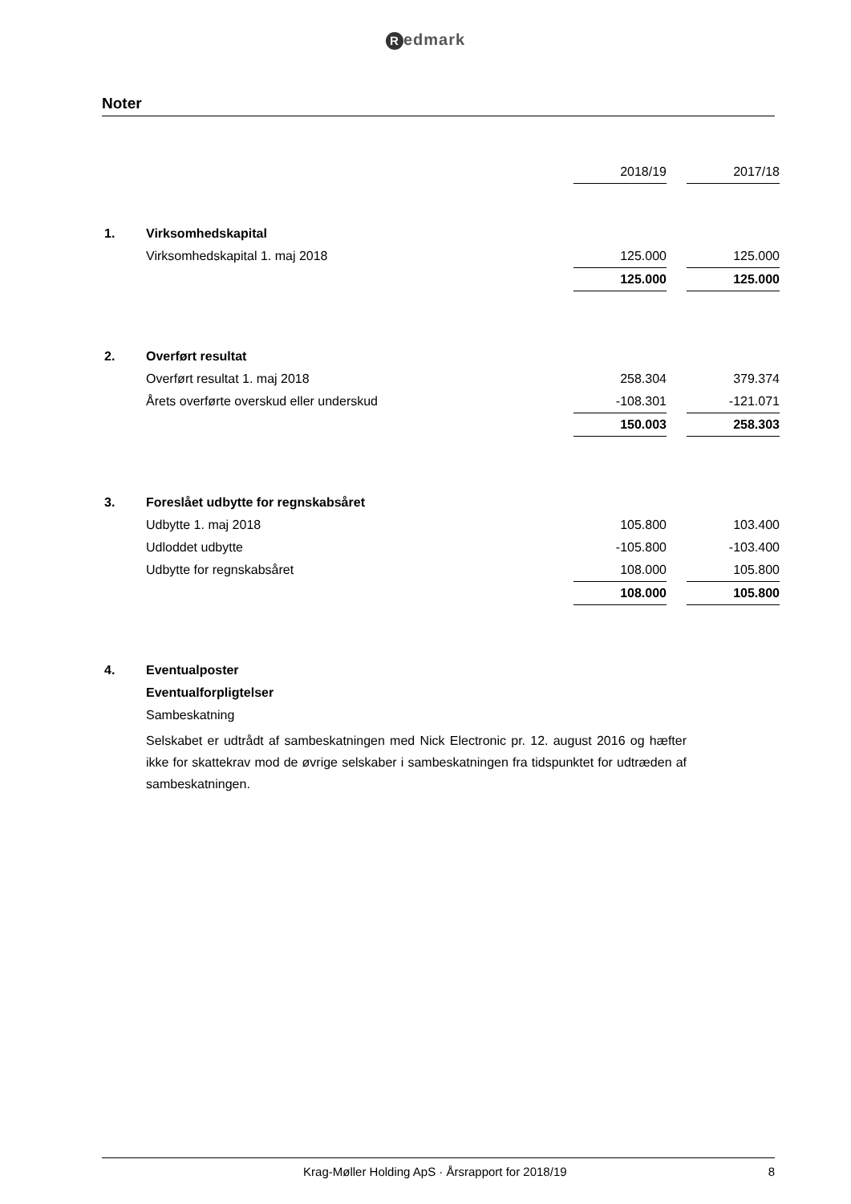Redmark
Noter
| | | 2018/19 | | 2017/18 |
| 1. | Virksomhedskapital | | | |
| | Virksomhedskapital 1. maj 2018 | 125.000 | | 125.000 |
| | | 125.000 | | 125.000 |
| 2. | Overført resultat | | | |
| | Overført resultat 1. maj 2018 | 258.304 | | 379.374 |
| | Årets overførte overskud eller underskud | -108.301 | | -121.071 |
| | | 150.003 | | 258.303 |
| 3. | Foreslået udbytte for regnskabsåret | | | |
| | Udbytte 1. maj 2018 | 105.800 | | 103.400 |
| | Udloddet udbytte | -105.800 | | -103.400 |
| | Udbytte for regnskabsåret | 108.000 | | 105.800 |
| | | 108.000 | | 105.800 |
| 4. | Eventualposter | | | |
| | Eventualforpligtelser | | | |
| | Sambeskatning | | | |
| | Selskabet er udtrådt af sambeskatningen med Nick Electronic pr. 12. august 2016 og hæfter ikke for skattekrav mod de øvrige selskaber i sambeskatningen fra tidspunktet for udtræden af sambeskatningen. | | | |
Krag-Møller Holding ApS · Årsrapport for 2018/19
8